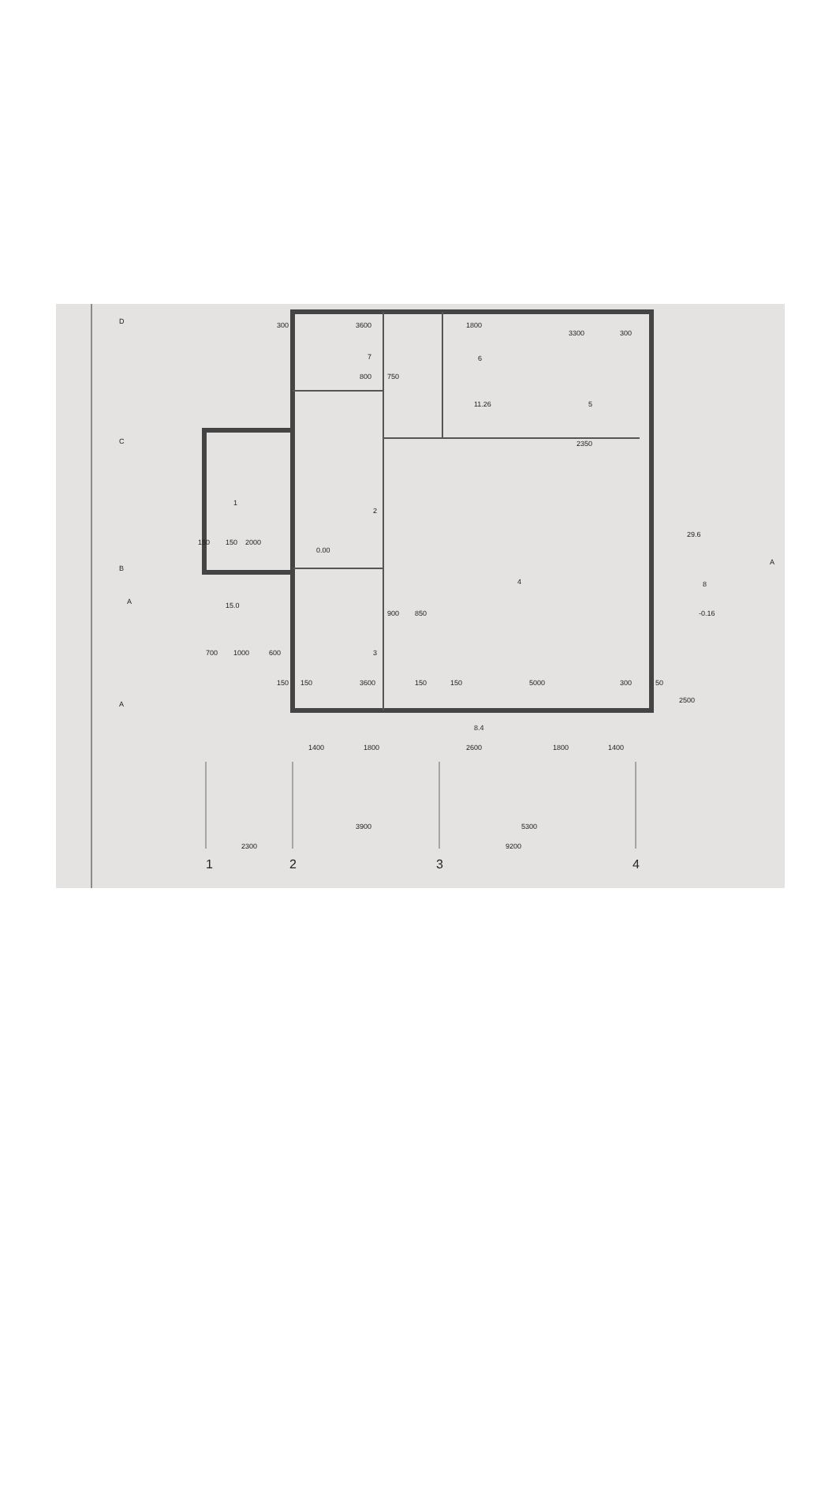D
C
B
A
A
A
300
3600
1800
3300
300
800
750
2350
0.00
150
150
2000
900
850
700
1000
600
150
150
3600
150
150
5000
300
50
2500
-0.16
1400
1800
2600
1800
1400
3900
5300
2300
9200
7
6
5
1
2
4
3
8
11.26
29.6
15.0
8.4
1
2
3
4